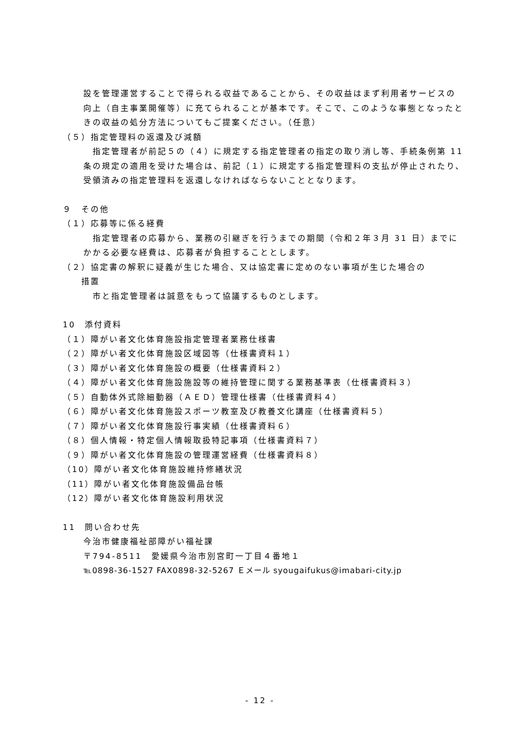設を管理運営することで得られる収益であることから、その収益はまず利用者サービスの向上（自主事業開催等）に充てられることが基本です。そこで、このような事態となったときの収益の処分方法についてもご提案ください。（任意）
（５）指定管理料の返還及び減額
　指定管理者が前記５の（４）に規定する指定管理者の指定の取り消し等、手続条例第 11 条の規定の適用を受けた場合は、前記（１）に規定する指定管理料の支払が停止されたり、受領済みの指定管理料を返還しなければならないこととなります。
９　その他
（１）応募等に係る経費
　指定管理者の応募から、業務の引継ぎを行うまでの期間（令和２年３月 31 日）までにかかる必要な経費は、応募者が負担することとします。
（２）協定書の解釈に疑義が生じた場合、又は協定書に定めのない事項が生じた場合の
　　措置
　市と指定管理者は誠意をもって協議するものとします。
10　添付資料
（１）障がい者文化体育施設指定管理者業務仕様書
（２）障がい者文化体育施設区域図等（仕様書資料１）
（３）障がい者文化体育施設の概要（仕様書資料２）
（４）障がい者文化体育施設施設等の維持管理に関する業務基準表（仕様書資料３）
（５）自動体外式除細動器（ＡＥＤ）管理仕様書（仕様書資料４）
（６）障がい者文化体育施設スポーツ教室及び教養文化講座（仕様書資料５）
（７）障がい者文化体育施設行事実績（仕様書資料６）
（８）個人情報・特定個人情報取扱特記事項（仕様書資料７）
（９）障がい者文化体育施設の管理運営経費（仕様書資料８）
（10）障がい者文化体育施設維持修繕状況
（11）障がい者文化体育施設備品台帳
（12）障がい者文化体育施設利用状況
11　問い合わせ先
今治市健康福祉部障がい福祉課
〒794-8511　愛媛県今治市別宮町一丁目４番地１
℡0898-36-1527 FAX0898-32-5267 Ｅメール syougaifukus@imabari-city.jp
- 12 -